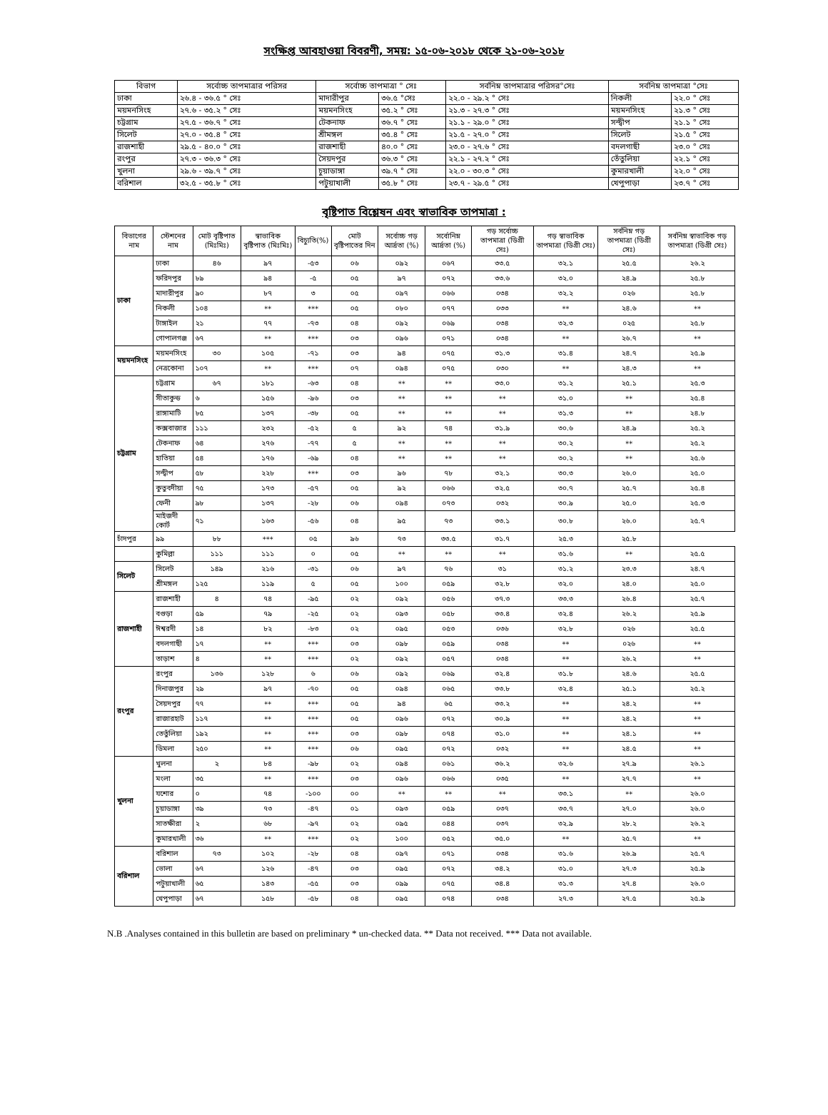সংক্ষিপ্ত আবহাওয়া বিবরণী, সময়: ১৫-০৬-২০১৮ থেকে ২১-০৬-২০১৮
| বিভাগ | সর্বোচ্চ তাপমাত্রার পরিসর | সর্বোচ্চ তাপমাত্রা ° সেঃ | | সর্বনিম্ন তাপমাত্রার পরিসর°সেঃ | সর্বনিম্ন তাপমাত্রা °সেঃ | |
| --- | --- | --- | --- | --- | --- | --- |
| ঢাকা | ২৬.৪ - ৩৬.৫ ° সেঃ | মাদারীপুর | ৩৬.৫ °সেঃ | ২২.০ - ২৯.২ ° সেঃ | নিকলী | ২২.০ ° সেঃ |
| ময়মনসিংহ | ২৭.৬ - ৩৫.২ ° সেঃ | ময়মনসিংহ | ৩৫.২ ° সেঃ | ২১.৩ - ২৭.৩ ° সেঃ | ময়মনসিংহ | ২১.৩ ° সেঃ |
| চট্টগ্রাম | ২৭.৫ - ৩৬.৭ ° সেঃ | টেকনাফ | ৩৬.৭ ° সেঃ | ২১.১ - ২৯.০ ° সেঃ | সন্দ্বীপ | ২১.১ ° সেঃ |
| সিলেট | ২৭.০ - ৩৫.৪ ° সেঃ | শ্রীমঙ্গল | ৩৫.৪ ° সেঃ | ২১.৫ - ২৭.০ ° সেঃ | সিলেট | ২১.৫ ° সেঃ |
| রাজশাহী | ২৯.৫ - ৪০.০ ° সেঃ | রাজশাহী | ৪০.০ ° সেঃ | ২৩.০ - ২৭.৬ ° সেঃ | বদলগাছী | ২৩.০ ° সেঃ |
| রংপুর | ২৭.৩ - ৩৬.৩ ° সেঃ | সৈয়দপুর | ৩৬.৩ ° সেঃ | ২২.১ - ২৭.২ ° সেঃ | তেঁতুলিয়া | ২২.১ ° সেঃ |
| খুলনা | ২৯.৬ - ৩৯.৭ ° সেঃ | চুয়াডাঙ্গা | ৩৯.৭ ° সেঃ | ২২.০ - ৩০.৩ ° সেঃ | কুমারখালী | ২২.০ ° সেঃ |
| বরিশাল | ৩২.৫ - ৩৫.৮ ° সেঃ | পটুয়াখালী | ৩৫.৮ ° সেঃ | ২৩.৭ - ২৯.৫ ° সেঃ | খেপুপাড়া | ২৩.৭ ° সেঃ |
বৃষ্টিপাত বিশ্লেষন এবং স্বাভাবিক তাপমাত্রা :
| বিভাগের নাম | স্টেশনের নাম | মোট বৃষ্টিপাত (মিঃমিঃ) | স্বাভাবিক বৃষ্টিপাত (মিঃমিঃ) | বিচ্যুতি(%) | মোট বৃষ্টিপাতের দিন | সর্বোচ্চ গড় আর্দ্রতা (%) | সর্বোনিম্ন আর্দ্রতা (%) | গড় সর্বোচ্চ তাপমাত্রা (ডিগ্রী সেঃ) | গড় স্বাভাবিক তাপমাত্রা (ডিগ্রী সেঃ) | সর্বনিম্ন গড় তাপমাত্রা (ডিগ্রী সেঃ) | সর্বনিম্ন স্বাভাবিক গড় তাপমাত্রা (ডিগ্রী সেঃ) |
| --- | --- | --- | --- | --- | --- | --- | --- | --- | --- | --- | --- |
| ঢাকা | ঢাকা | ৪৬ | ৯৭ | -৫৩ | ০৬ | ০৯২ | ০৬৭ | ৩৩.৫ | ৩২.১ | ২৫.৫ | ২৬.২ |
| | ফরিদপুর | ৮৯ | ৯৪ | -৫ | ০৫ | ৯৭ | ০৭২ | ৩৩.৬ | ৩২.০ | ২৪.৯ | ২৫.৮ |
| | মাদারীপুর | ৯০ | ৮৭ | ৩ | ০৫ | ০৯৭ | ০৬৬ | ০৩৪ | ৩২.২ | ০২৬ | ২৫.৮ |
| | নিকলী | ১০৪ | ** | *** | ০৫ | ০৮০ | ০৭৭ | ০৩৩ | ** | ২৪.৬ | ** |
| | টাঙ্গাইল | ২১ | ৭৭ | -৭৩ | ০৪ | ০৯২ | ০৬৯ | ০৩৪ | ৩২.৩ | ০২৫ | ২৫.৮ |
| | গোপালগঞ্জ | ৬৭ | ** | *** | ০৩ | ০৯৬ | ০৭১ | ০৩৪ | ** | ২৬.৭ | ** |
| ময়মনসিংহ | ময়মনসিংহ | ৩০ | ১০৫ | -৭১ | ০৩ | ৯৪ | ০৭৫ | ৩১.৩ | ৩১.৪ | ২৪.৭ | ২৫.৯ |
| | নেত্রকোনা | ১০৭ | ** | *** | ০৭ | ০৯৪ | ০৭৫ | ০৩০ | ** | ২৪.৩ | ** |
| চট্টগ্রাম | চট্টগ্রাম | ৬৭ | ১৮১ | -৬৩ | ০৪ | ** | ** | ৩৩.০ | ৩১.২ | ২৫.১ | ২৫.৩ |
| | সীতাকুন্ড | ৬ | ১৫৬ | -৯৬ | ০৩ | ** | ** | ** | ৩১.০ | ** | ২৫.৪ |
| | রাঙ্গামাটি | ৮৫ | ১৩৭ | -৩৮ | ০৫ | ** | ** | ** | ৩১.৩ | ** | ২৪.৮ |
| | কক্সবাজার | ১১১ | ২৩২ | -৫২ | ৫ | ৯২ | ৭৪ | ৩১.৯ | ৩০.৬ | ২৪.৯ | ২৫.২ |
| | টেকনাফ | ৬৪ | ২৭৬ | -৭৭ | ৫ | ** | ** | ** | ৩০.২ | ** | ২৫.২ |
| | হাতিয়া | ৫৪ | ১৭৬ | -৬৯ | ০৪ | ** | ** | ** | ৩০.২ | ** | ২৫.৬ |
| | সন্দ্বীপ | ৫৮ | ২২৮ | *** | ০৩ | ৯৬ | ৭৮ | ৩২.১ | ৩০.৩ | ২৬.০ | ২৫.০ |
| | কুতুবদীয়া | ৭৫ | ১৭৩ | -৫৭ | ০৫ | ৯২ | ০৬৬ | ৩২.৫ | ৩০.৭ | ২৫.৭ | ২৫.৪ |
| | ফেনী | ৯৮ | ১৩৭ | -২৮ | ০৬ | ০৯৪ | ০৭৩ | ০৩২ | ৩০.৯ | ২৫.০ | ২৫.৩ |
| | মাইজদী কোর্ট | ৭১ | ১৬৩ | -৫৬ | ০৪ | ৯৫ | ৭৩ | ৩৩.১ | ৩০.৮ | ২৬.০ | ২৫.৭ |
| চাঁদপুর | ৯৯ | ৮৮ | *** | ০৫ | ৯৬ | ৭৩ | ৩৩.৫ | ৩১.৭ | ২৫.৩ | ২৫.৮ | |
| | কুমিল্লা | ১১১ | ১১১ | ০ | ০৫ | ** | ** | ** | ৩১.৬ | ** | ২৫.৫ |
| সিলেট | সিলেট | ১৪৯ | ২১৬ | -৩১ | ০৬ | ৯৭ | ৭৬ | ৩১ | ৩১.২ | ২৩.৩ | ২৪.৭ |
| | শ্রীমঙ্গল | ১২৫ | ১১৯ | ৫ | ০৫ | ১০০ | ০৫৯ | ৩২.৮ | ৩২.০ | ২৪.০ | ২৫.০ |
| রাজশাহী | রাজশাহী | ৪ | ৭৪ | -৯৫ | ০২ | ০৯২ | ০৫৬ | ৩৭.৩ | ৩৩.৩ | ২৬.৪ | ২৫.৭ |
| | বগুড়া | ৫৯ | ৭৯ | -২৫ | ০২ | ০৯৩ | ০৫৮ | ৩৩.৪ | ৩২.৪ | ২৬.২ | ২৫.৯ |
| | ঈশ্বরদী | ১৪ | ৮২ | -৮৩ | ০২ | ০৯৫ | ০৫৩ | ০৩৬ | ৩২.৮ | ০২৬ | ২৫.৫ |
| | বদলগাছী | ১৭ | ** | *** | ০৩ | ০৯৮ | ০৫৯ | ০৩৪ | ** | ০২৬ | ** |
| | তাড়াশ | ৪ | ** | *** | ০২ | ০৯২ | ০৫৭ | ০৩৪ | ** | ২৬.২ | ** |
| রংপুর | রংপুর | ১৩৬ | ১২৮ | ৬ | ০৬ | ০৯২ | ০৬৯ | ৩২.৪ | ৩১.৮ | ২৪.৬ | ২৫.৫ |
| | দিনাজপুর | ২৯ | ৯৭ | -৭০ | ০৫ | ০৯৪ | ০৬৫ | ৩৩.৮ | ৩২.৪ | ২৫.১ | ২৫.২ |
| | সৈয়দপুর | ৭৭ | ** | *** | ০৫ | ৯৪ | ৬৫ | ৩৩.২ | ** | ২৪.২ | ** |
| | রাজারহাট | ১১৭ | ** | *** | ০৫ | ০৯৬ | ০৭২ | ৩০.৯ | ** | ২৪.২ | ** |
| | তেতুঁলিয়া | ১৯২ | ** | *** | ০৩ | ০৯৮ | ০৭৪ | ৩১.০ | ** | ২৪.১ | ** |
| | ডিমলা | ২৫০ | ** | *** | ০৬ | ০৯৫ | ০৭২ | ০৩২ | ** | ২৪.৫ | ** |
| খুলনা | খুলনা | ২ | ৮৪ | -৯৮ | ০২ | ০৯৪ | ০৬১ | ৩৬.২ | ৩২.৬ | ২৭.৯ | ২৬.১ |
| | মংলা | ৩৫ | ** | *** | ০৩ | ০৯৬ | ০৬৬ | ০৩৫ | ** | ২৭.৭ | ** |
| | যশোর | ০ | ৭৪ | -১০০ | ০০ | ** | ** | ** | ৩৩.১ | ** | ২৬.০ |
| | চুয়াডাঙ্গা | ৩৯ | ৭৩ | -৪৭ | ০১ | ০৯৩ | ০৫৯ | ০৩৭ | ৩৩.৭ | ২৭.০ | ২৬.০ |
| | সাতক্ষীরা | ২ | ৬৮ | -৯৭ | ০২ | ০৯৫ | ০৪৪ | ০৩৭ | ৩২.৯ | ২৮.২ | ২৬.২ |
| | কুমারখালী | ৩৬ | ** | *** | ০২ | ১০০ | ০৫২ | ৩৫.০ | ** | ২৫.৭ | ** |
| বরিশাল | বরিশাল | ৭৩ | ১০২ | -২৮ | ০৪ | ০৯৭ | ০৭১ | ০৩৪ | ৩১.৬ | ২৬.৯ | ২৫.৭ |
| | ভোলা | ৬৭ | ১২৬ | -৪৭ | ০৩ | ০৯৫ | ০৭২ | ৩৪.২ | ৩১.০ | ২৭.৩ | ২৫.৯ |
| | পটুয়াখালী | ৬৫ | ১৪৩ | -৫৫ | ০৩ | ০৯৯ | ০৭৫ | ৩৪.৪ | ৩১.৩ | ২৭.৪ | ২৬.০ |
| | খেপুপাড়া | ৬৭ | ১৫৮ | -৫৮ | ০৪ | ০৯৫ | ০৭৪ | ০৩৪ | ২৭.৩ | ২৭.৫ | ২৫.৯ |
N.B .Analyses contained in this bulletin are based on preliminary * un-checked data. ** Data not received. *** Data not available.